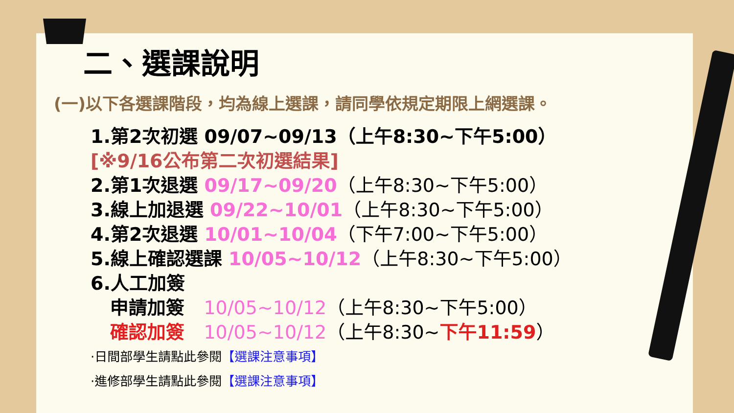二、選課說明
(一)以下各選課階段，均為線上選課，請同學依規定期限上網選課。
1.第2次初選 09/07~09/13（上午8:30~下午5:00）
[※9/16公布第二次初選結果]
2.第1次退選 09/17~09/20（上午8:30~下午5:00）
3.線上加退選 09/22~10/01（上午8:30~下午5:00）
4.第2次退選 10/01~10/04（下午7:00~下午5:00）
5.線上確認選課 10/05~10/12（上午8:30~下午5:00）
6.人工加簽
申請加簽 10/05~10/12（上午8:30~下午5:00）
確認加簽 10/05~10/12（上午8:30~下午11:59）
·日間部學生請點此參閱【選課注意事項】
·進修部學生請點此參閱【選課注意事項】